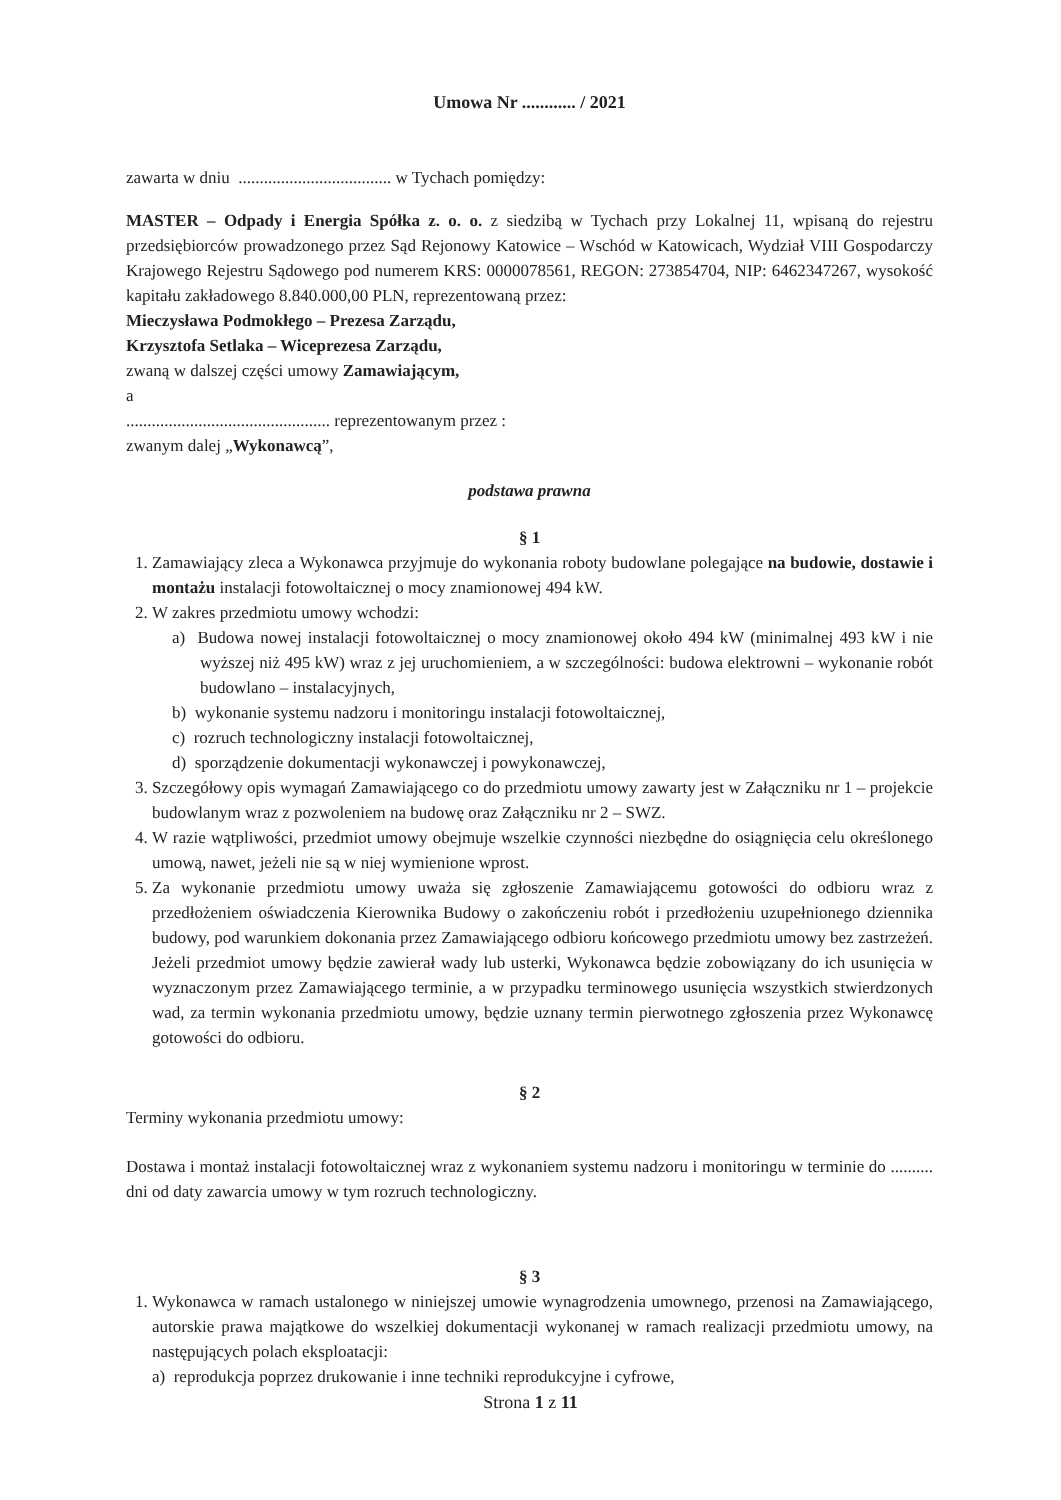Umowa Nr ............ / 2021
zawarta w dniu .................................... w Tychach pomiędzy:
MASTER – Odpady i Energia Spółka z. o. o. z siedzibą w Tychach przy Lokalnej 11, wpisaną do rejestru przedsiębiorców prowadzonego przez Sąd Rejonowy Katowice – Wschód w Katowicach, Wydział VIII Gospodarczy Krajowego Rejestru Sądowego pod numerem KRS: 0000078561, REGON: 273854704, NIP: 6462347267, wysokość kapitału zakładowego 8.840.000,00 PLN, reprezentowaną przez:
Mieczysława Podmokłego – Prezesa Zarządu,
Krzysztofa Setlaka – Wiceprezesa Zarządu,
zwaną w dalszej części umowy Zamawiającym,
a
................................................ reprezentowanym przez :
zwanym dalej „Wykonawcą”,
podstawa prawna
§ 1
1. Zamawiający zleca a Wykonawca przyjmuje do wykonania roboty budowlane polegające na budowie, dostawie i montażu instalacji fotowoltaicznej o mocy znamionowej 494 kW.
2. W zakres przedmiotu umowy wchodzi:
a) Budowa nowej instalacji fotowoltaicznej o mocy znamionowej około 494 kW (minimalnej 493 kW i nie wyższej niż 495 kW) wraz z jej uruchomieniem, a w szczególności: budowa elektrowni – wykonanie robót budowlano – instalacyjnych,
b) wykonanie systemu nadzoru i monitoringu instalacji fotowoltaicznej,
c) rozruch technologiczny instalacji fotowoltaicznej,
d) sporządzenie dokumentacji wykonawczej i powykonawczej,
3. Szczegółowy opis wymagań Zamawiającego co do przedmiotu umowy zawarty jest w Załączniku nr 1 – projekcie budowlanym wraz z pozwoleniem na budowę oraz Załączniku nr 2 – SWZ.
4. W razie wątpliwości, przedmiot umowy obejmuje wszelkie czynności niezbędne do osiągnięcia celu określonego umową, nawet, jeżeli nie są w niej wymienione wprost.
5. Za wykonanie przedmiotu umowy uważa się zgłoszenie Zamawiającemu gotowości do odbioru wraz z przedłożeniem oświadczenia Kierownika Budowy o zakończeniu robót i przedłożeniu uzupełnionego dziennika budowy, pod warunkiem dokonania przez Zamawiającego odbioru końcowego przedmiotu umowy bez zastrzeżeń. Jeżeli przedmiot umowy będzie zawierał wady lub usterki, Wykonawca będzie zobowiązany do ich usunięcia w wyznaczonym przez Zamawiającego terminie, a w przypadku terminowego usunięcia wszystkich stwierdzonych wad, za termin wykonania przedmiotu umowy, będzie uznany termin pierwotnego zgłoszenia przez Wykonawcę gotowości do odbioru.
§ 2
Terminy wykonania przedmiotu umowy:
Dostawa i montaż instalacji fotowoltaicznej wraz z wykonaniem systemu nadzoru i monitoringu w terminie do .......... dni od daty zawarcia umowy w tym rozruch technologiczny.
§ 3
1. Wykonawca w ramach ustalonego w niniejszej umowie wynagrodzenia umownego, przenosi na Zamawiającego, autorskie prawa majątkowe do wszelkiej dokumentacji wykonanej w ramach realizacji przedmiotu umowy, na następujących polach eksploatacji:
a) reprodukcja poprzez drukowanie i inne techniki reprodukcyjne i cyfrowe,
Strona 1 z 11